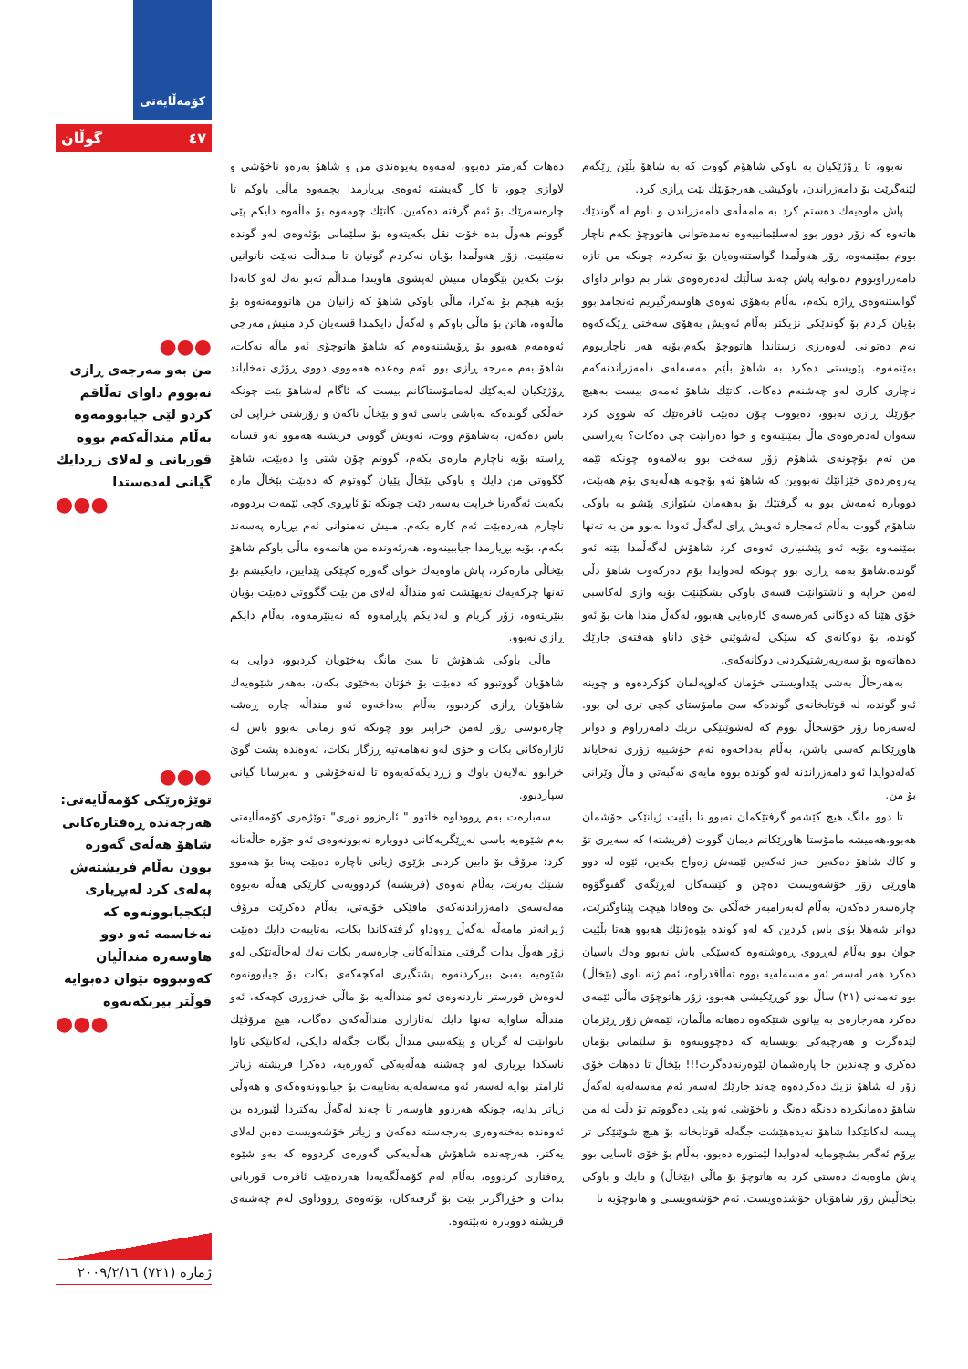نەبوو، تا ڕۆژێکیان بە باوکی شاهۆم گووت کە بە شاهۆ بڵێن ڕێگەم لێنەگرێت بۆ دامەزراندن، باوکیشی هەرچۆنێك بێت ڕازی کرد.
پاش ماوەیەك دەستم کرد بە مامەڵەی دامەزراندن و ناوم لە گوندێك هاتەوە کە زۆر دوور بوو لەسلێمانییەوە نەمدەتوانی هاتووچۆ بکەم ناچار بووم بمێنمەوە، زۆر هەوڵمدا گواستنەوەیان بۆ نەکردم چونکە من تازە دامەزراوبووم دەبوایە پاش چەند ساڵێك لەدەرەوەی شار بم دواتر داوای گواستنەوەی ڕاژە بکەم، بەڵام بەهۆی ئەوەی هاوسەرگیریم ئەنجامدابوو بۆیان کردم بۆ گوندێکی نزیکتر بەڵام ئەویش بەهۆی سەختی ڕێگەکەوە نەم دەتوانی لەوەرزی زستاندا هاتووچۆ بکەم،بۆیە هەر ناچاربووم بمێنمەوە. پێویستی دەکرد بە شاهۆ بڵێم مەسەلەی دامەزراندنەکەم ناچاری کاری لەو چەشنەم دەکات، کاتێك شاهۆ ئەمەی بیست بەهیچ جۆرێك ڕازی نەبوو، دەیووت چۆن دەبێت ئافرەتێك کە شووی کرد شەوان لەدەرەوەی ماڵ بمێنێتەوە و خوا دەزانێت چی دەکات؟ بەڕاستی من ئەم بۆچونەی شاهۆم زۆر سەخت بوو بەلامەوە چونکە ئێمە پەروەردەی خێزانێك نەبووین کە شاهۆ ئەو بۆچونە هەڵەیەی بۆم هەبێت، دووبارە ئەمەش بوو بە گرفتێك بۆ بەهەمان شێوازی پێشو بە باوکی شاهۆم گووت بەڵام ئەمجارە ئەویش ڕای لەگەڵ ئەودا نەبوو من بە تەنها بمێنمەوە بۆیە ئەو پێشنیاری ئەوەی کرد شاهۆش لەگەڵمدا بێتە ئەو گوندە.شاهۆ بەمە ڕازی بوو چونکە لەدوایدا بۆم دەرکەوت شاهۆ دڵی لەمن خراپە و ناشتوانێت قسەی باوکی بشکێنێت بۆیە وازی لەکاسبی خۆی هێنا کە دوکانی کەرەسەی کارەبایی هەبوو، لەگەڵ مندا هات بۆ ئەو گوندە، بۆ دوکانەی کە سێکی لەشوێنی خۆی داناو هەفتەی جارێك دەهاتەوە بۆ سەرپەرشتیکردنی دوکانەکەی.
بەهەرحاڵ بەشی پێداویستی خۆمان کەلوپەلمان کۆکردەوە و چوینە ئەو گوندە، لە قوتابخانەی گوندەکە سێ مامۆستای کچی تری لێ بوو. لەسەرەتا زۆر خۆشحاڵ بووم کە لەشوێنێکی نزیك دامەزراوم و دواتر هاوڕێکانم کەسی باشن، بەڵام بەداخەوە ئەم خۆشییە زۆری نەخایاند کەلەدوایدا ئەو دامەزراندنە لەو گوندە بووە مایەی نەگبەتی و ماڵ وێرانی بۆ من.
تا دوو مانگ هیچ کێشەو گرفتێکمان نەبوو تا بڵێیت ژیانێکی خۆشمان هەبوو،هەمیشە مامۆستا هاوڕێکانم دیمان گووت (فریشتە) کە سەیری تۆ و کاك شاهۆ دەکەین حەز ئەکەین ئێمەش زەواج بکەین، ئێوە لە دوو هاوڕێی زۆر خۆشەویست دەچن و کێشەکان لەڕێگەی گفتوگۆوە چارەسەر دەکەن، بەڵام لەبەرامبەر خەڵکی بێ وەفادا هیچت پێناوگترێت، دواتر شەهلا بۆی باس کردین کە لەو گوندە بێوەژنێك هەبوو هەتا بڵێیت جوان بوو بەڵام لەڕووی ڕەوشتەوە کەسێکی باش نەبوو وەك باسیان دەکرد هەر لەسەر ئەو مەسەلەیە بووە تەڵاقدراوە، ئەم ژنە ناوی (بێخاڵ) بوو تەمەنی (٢١) ساڵ بوو کوڕێکیشی هەبوو، زۆر هاتوچۆی ماڵی ئێمەی دەکرد هەرجارەی بە بیانوی شتێکەوە دەهاتە ماڵمان، ئێمەش زۆر ڕێزمان لێدەگرت و هەرچیەکی بویستایە کە دەچووینەوە بۆ سلێمانی بۆمان دەکری و چەندین جا پارەشمان لێوەرنەدەگرت!!! بێخاڵ تا دەهات خۆی زۆر لە شاهۆ نزیك دەکردەوە چەند جارێك لەسەر ئەم مەسەلەیە لەگەڵ شاهۆ دەمانکردە دەنگە دەنگ و ناخۆشی ئەو پێی دەگووتم تۆ دڵت لە من پیسە لەکاتێکدا شاهۆ نەیدەهێشت جگەلە قوتابخانە بۆ هیچ شوێنێکی تر بڕۆم ئەگەر بشچومایە لەدوایدا لێمتورە دەبوو، بەڵام بۆ خۆی ئاسایی بوو پاش ماوەیەك دەستی کرد بە هاتوچۆ بۆ ماڵی (بێخاڵ) و دایك و باوکی بێخاڵیش زۆر شاهۆیان خۆشدەویست. ئەم خۆشەویستی و هاتوچۆیە تا
دەهات گەرمتر دەبوو، لەمەوە پەیوەندی من و شاهۆ بەرەو ناخۆشی و لاوازی چوو، تا کار گەیشتە ئەوەی بڕیارمدا بچمەوە ماڵی باوکم تا چارەسەرێك بۆ ئەم گرفتە دەکەین. کاتێك چومەوە بۆ ماڵەوە دایکم پێی گووتم هەوڵ بدە خۆت نقل بکەیتەوە بۆ سلێمانی بۆئەوەی لەو گوندە نەمێنیت، زۆر هەوڵمدا بۆیان نەکردم گوتیان تا منداڵت نەبێت ناتوانین بۆت بکەین بێگومان منیش لەپشوی هاویندا منداڵم ئەبو نەك لەو کاتەدا بۆیە هیچم بۆ نەکرا، ماڵی باوکی شاهۆ کە زانیان من هاتوومەتەوە بۆ ماڵەوە، هاتن بۆ ماڵی باوکم و لەگەڵ دایکمدا قسەیان کرد منیش مەرجی ئەوەمەم هەبوو بۆ ڕۆیشتنەوەم کە شاهۆ هاتوچۆی ئەو ماڵە نەکات، شاهۆ بەم مەرجە ڕازی بوو. ئەم وەعدە هەمووی دووی ڕۆژی نەخایاند ڕۆژێکیان لەیەکێك لەمامۆستاکانم بیست کە ئاگام لەشاهۆ بێت چونکە خەڵکی گوندەکە بەباشی باسی ئەو و بێخاڵ ناکەن و زۆرشتی خراپی لێ باس دەکەن، بەشاهۆم ووت، ئەویش گووتی فریشتە هەموو ئەو قسانە ڕاستە بۆیە ناچارم مارەی بکەم، گووتم چۆن شتی وا دەبێت، شاهۆ گگووتی من دایك و باوکی بێخاڵ پێیان گووتوم کە دەبێت بێخاڵ مارە بکەیت ئەگەرنا خراپت بەسەر دێت چونکە تۆ ئابڕوی کچی ئێمەت بردووە، ناچارم هەردەبێت ئەم کارە بکەم. منیش نەمتوانی ئەم بڕیارە پەسەند بکەم، بۆیە بڕیارمدا جیاببینەوە، هەرئەوندە من هاتمەوە ماڵی باوکم شاهۆ بێخاڵی مارەکرد، پاش ماوەیەك خوای گەورە کچێکی پێدایین، دایکیشم بۆ تەنها چرکەیەك نەیهێشت ئەو منداڵە لەلای من بێت گگووتی دەبێت بۆیان بنێریتەوە، زۆر گریام و لەدایکم پاڕامەوە کە نەینێرمەوە، بەڵام دایکم ڕازی نەبوو.
ماڵی باوکی شاهۆش تا سێ مانگ بەخێویان کردبوو، دوایی بە شاهۆیان گووتبوو کە دەبێت بۆ خۆتان بەخێوی بکەن، بەهەر شێوەیەك شاهۆیان ڕازی کردبوو، بەڵام بەداخەوە ئەو منداڵە چارە ڕەشە چارەنوسی زۆر لەمن خراپتر بوو چونکە ئەو زمانی نەبوو باس لە ئازارەکانی بکات و خۆی لەو نەهامەتیە ڕزگار بکات، ئەوەندە پشت گوێ خرابوو لەلایەن باوك و زڕدایکەکەیەوە تا لەنەخۆشی و لەبرسانا گیانی سپاردبوو.
سەبارەت بەم ڕووداوە خاتوو " ئارەزوو نوری" توێژەری کۆمەڵایەتی بەم شێوەیە باسی لەڕێگریەکانی دووبارە نەبوونەوەی ئەو جۆرە حاڵەتانە کرد: مرۆڤ بۆ دابین کردنی بژێوی ژیانی ناچارە دەبێت پەنا بۆ هەموو شتێك بەرێت، بەڵام ئەوەی (فریشتە) کردوویەتی کارێکی هەڵە نەبووە مەلەسەی دامەزراندنەکەی مافێکی خۆیەتی، بەڵام دەکرێت مرۆڤ ژیرانەتر مامەڵە لەگەڵ ڕووداو گرفتەکاندا بکات، بەتایبەت دایك دەبێت زۆر هەوڵ بدات گرفتی منداڵەکانی چارەسەر بکات نەك لەحاڵەتێکی لەو شێوەیە بەبێ بیرکردنەوە پشتگیری لەکچەکەی بکات بۆ جیابوونەوە لەوەش قورستر ناردنەوەی ئەو منداڵەیە بۆ ماڵی خەزوری کچەکە، ئەو منداڵە ساوایە تەنها دایك لەئازاری منداڵەکەی دەگات، هیچ مرۆڤێك ناتوانێت لە گریان و پێکەنینی منداڵ بگات جگەلە دایکی، لەکاتێکی ئاوا ناسکدا بڕیاری لەو چەشنە هەڵەیەکی گەورەیە، دەکرا فریشتە زیاتر ئارامتر بوایە لەسەر ئەو مەسەلەیە بەتایبەت بۆ جیابوونەوەکەی و هەوڵی زیاتر بدایە، چونکە هەردوو هاوسەر تا چەند لەگەڵ یەکتردا لێبوردە بن ئەوەندە بەختەوەری بەرجەستە دەکەن و زیاتر خۆشەویست دەبن لەلای یەکتر، هەرچەندە شاهۆش هەڵەیەکی گەورەی کردووە کە بەو شێوە ڕەفتاری کردووە، بەڵام لەم کۆمەڵگەیەدا هەردەبێت ئافرەت قوربانی بدات و خۆڕاگرتر بێت بۆ گرفتەکان، بۆئەوەی ڕووداوی لەم چەشنەی فریشتە دووبارە نەبێتەوە.
کۆمەڵایەتی
٤٧ گوڵان
●●●
من بەو مەرجەی ڕازی نەبووم داوای تەڵاقم کردو لێی جیابوومەوە بەڵام منداڵەکەم بووە قوربانی و لەلای زڕدایك گیانی لەدەستدا
●●●
●●●
توێژەرێکی کۆمەڵایەتی: هەرچەندە ڕەفتارەکانی شاهۆ هەڵەی گەورە بوون بەڵام فریشتەش پەلەی کرد لەبڕیاری لێکجیابوونەوە کە نەخاسمە ئەو دوو هاوسەرە منداڵیان کەوتبووە نێوان دەبوایە قوڵتر بیربکەنەوە
●●●
ژمارە (٧٢١) ٢٠٠٩/٢/١٦